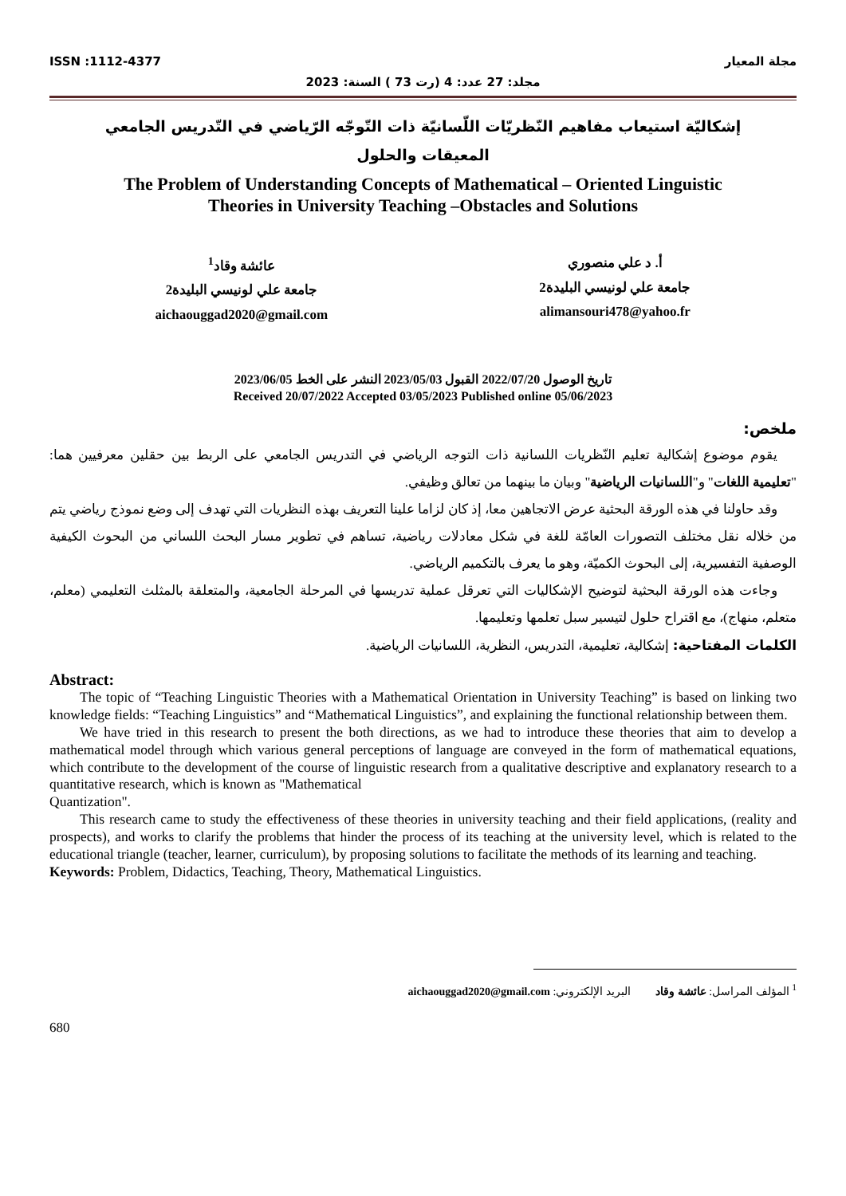ISSN :1112-4377 مجلة المعيار
مجلد: 27 عدد: 4 (رت 73 ) السنة: 2023
إشكاليّة استيعاب مفاهيم النّظريّات اللّسانيّة ذات التّوجّه الرّياضي في التّدريس الجامعي
المعيقات والحلول
The Problem of Understanding Concepts of Mathematical – Oriented Linguistic
Theories in University Teaching –Obstacles and Solutions
عائشة وقاد<sup>1</sup>
جامعة علي لونيسي البليدة2
aichaouggad2020@gmail.com
أ. د علي منصوري
جامعة علي لونيسي البليدة2
alimansouri478@yahoo.fr
تاريخ الوصول 2022/07/20 القبول 2023/05/03 النشر على الخط 2023/06/05
Received 20/07/2022 Accepted 03/05/2023 Published online 05/06/2023
ملخص:
يقوم موضوع إشكالية تعليم النّظريات اللسانية ذات التوجه الرياضي في التدريس الجامعي على الربط بين حقلين معرفيين هما: "تعليمية اللغات" و"اللسانيات الرياضية" وبيان ما بينهما من تعالق وظيفي.
وقد حاولنا في هذه الورقة البحثية عرض الاتجاهين معا، إذ كان لزاما علينا التعريف بهذه النظريات التي تهدف إلى وضع نموذج رياضي يتم من خلاله نقل مختلف التصورات العامّة للغة في شكل معادلات رياضية، تساهم في تطوير مسار البحث اللساني من البحوث الكيفية الوصفية التفسيرية، إلى البحوث الكميّة، وهو ما يعرف بالتكميم الرياضي.
وجاءت هذه الورقة البحثية لتوضيح الإشكاليات التي تعرقل عملية تدريسها في المرحلة الجامعية، والمتعلقة بالمثلث التعليمي (معلم، متعلم، منهاج)، مع اقتراح حلول لتيسير سبل تعلمها وتعليمها.
الكلمات المفتاحية: إشكالية، تعليمية، التدريس، النظرية، اللسانيات الرياضية.
Abstract:
The topic of “Teaching Linguistic Theories with a Mathematical Orientation in University Teaching” is based on linking two knowledge fields: “Teaching Linguistics” and “Mathematical Linguistics”, and explaining the functional relationship between them.
We have tried in this research to present the both directions, as we had to introduce these theories that aim to develop a mathematical model through which various general perceptions of language are conveyed in the form of mathematical equations, which contribute to the development of the course of linguistic research from a qualitative descriptive and explanatory research to a quantitative research, which is known as "Mathematical
Quantization".
This research came to study the effectiveness of these theories in university teaching and their field applications, (reality and prospects), and works to clarify the problems that hinder the process of its teaching at the university level, which is related to the educational triangle (teacher, learner, curriculum), by proposing solutions to facilitate the methods of its learning and teaching.
Keywords: Problem, Didactics, Teaching, Theory, Mathematical Linguistics.
<sup>1</sup> المؤلف المراسل: عائشة وقاد البريد الإلكتروني: aichaouggad2020@gmail.com
680